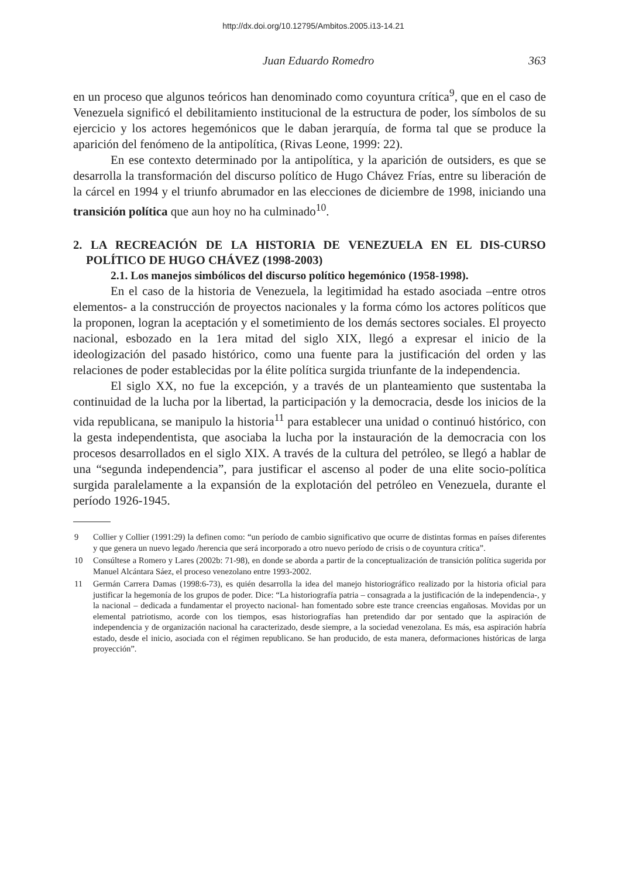http://dx.doi.org/10.12795/Ambitos.2005.i13-14.21
Juan Eduardo Romedro 363
en un proceso que algunos teóricos han denominado como coyuntura crítica<sup>9</sup>, que en el caso de Venezuela significó el debilitamiento institucional de la estructura de poder, los símbolos de su ejercicio y los actores hegemónicos que le daban jerarquía, de forma tal que se produce la aparición del fenómeno de la antipolítica, (Rivas Leone, 1999: 22).
En ese contexto determinado por la antipolítica, y la aparición de outsiders, es que se desarrolla la transformación del discurso político de Hugo Chávez Frías, entre su liberación de la cárcel en 1994 y el triunfo abrumador en las elecciones de diciembre de 1998, iniciando una transición política que aun hoy no ha culminado<sup>10</sup>.
2. LA RECREACIÓN DE LA HISTORIA DE VENEZUELA EN EL DIS-CURSO POLÍTICO DE HUGO CHÁVEZ (1998-2003)
2.1. Los manejos simbólicos del discurso político hegemónico (1958-1998).
En el caso de la historia de Venezuela, la legitimidad ha estado asociada –entre otros elementos- a la construcción de proyectos nacionales y la forma cómo los actores políticos que la proponen, logran la aceptación y el sometimiento de los demás sectores sociales. El proyecto nacional, esbozado en la 1era mitad del siglo XIX, llegó a expresar el inicio de la ideologización del pasado histórico, como una fuente para la justificación del orden y las relaciones de poder establecidas por la élite política surgida triunfante de la independencia.
El siglo XX, no fue la excepción, y a través de un planteamiento que sustentaba la continuidad de la lucha por la libertad, la participación y la democracia, desde los inicios de la vida republicana, se manipulo la historia<sup>11</sup> para establecer una unidad o continuó histórico, con la gesta independentista, que asociaba la lucha por la instauración de la democracia con los procesos desarrollados en el siglo XIX. A través de la cultura del petróleo, se llegó a hablar de una “segunda independencia”, para justificar el ascenso al poder de una elite socio-política surgida paralelamente a la expansión de la explotación del petróleo en Venezuela, durante el período 1926-1945.
9 Collier y Collier (1991:29) la definen como: “un período de cambio significativo que ocurre de distintas formas en países diferentes y que genera un nuevo legado /herencia que será incorporado a otro nuevo período de crisis o de coyuntura crítica”.
10 Consúltese a Romero y Lares (2002b: 71-98), en donde se aborda a partir de la conceptualización de transición política sugerida por Manuel Alcántara Sáez, el proceso venezolano entre 1993-2002.
11 Germán Carrera Damas (1998:6-73), es quién desarrolla la idea del manejo historiográfico realizado por la historia oficial para justificar la hegemonía de los grupos de poder. Dice: “La historiografía patria – consagrada a la justificación de la independencia-, y la nacional – dedicada a fundamentar el proyecto nacional- han fomentado sobre este trance creencias engañosas. Movidas por un elemental patriotismo, acorde con los tiempos, esas historiografías han pretendido dar por sentado que la aspiración de independencia y de organización nacional ha caracterizado, desde siempre, a la sociedad venezolana. Es más, esa aspiración habría estado, desde el inicio, asociada con el régimen republicano. Se han producido, de esta manera, deformaciones históricas de larga proyección”.